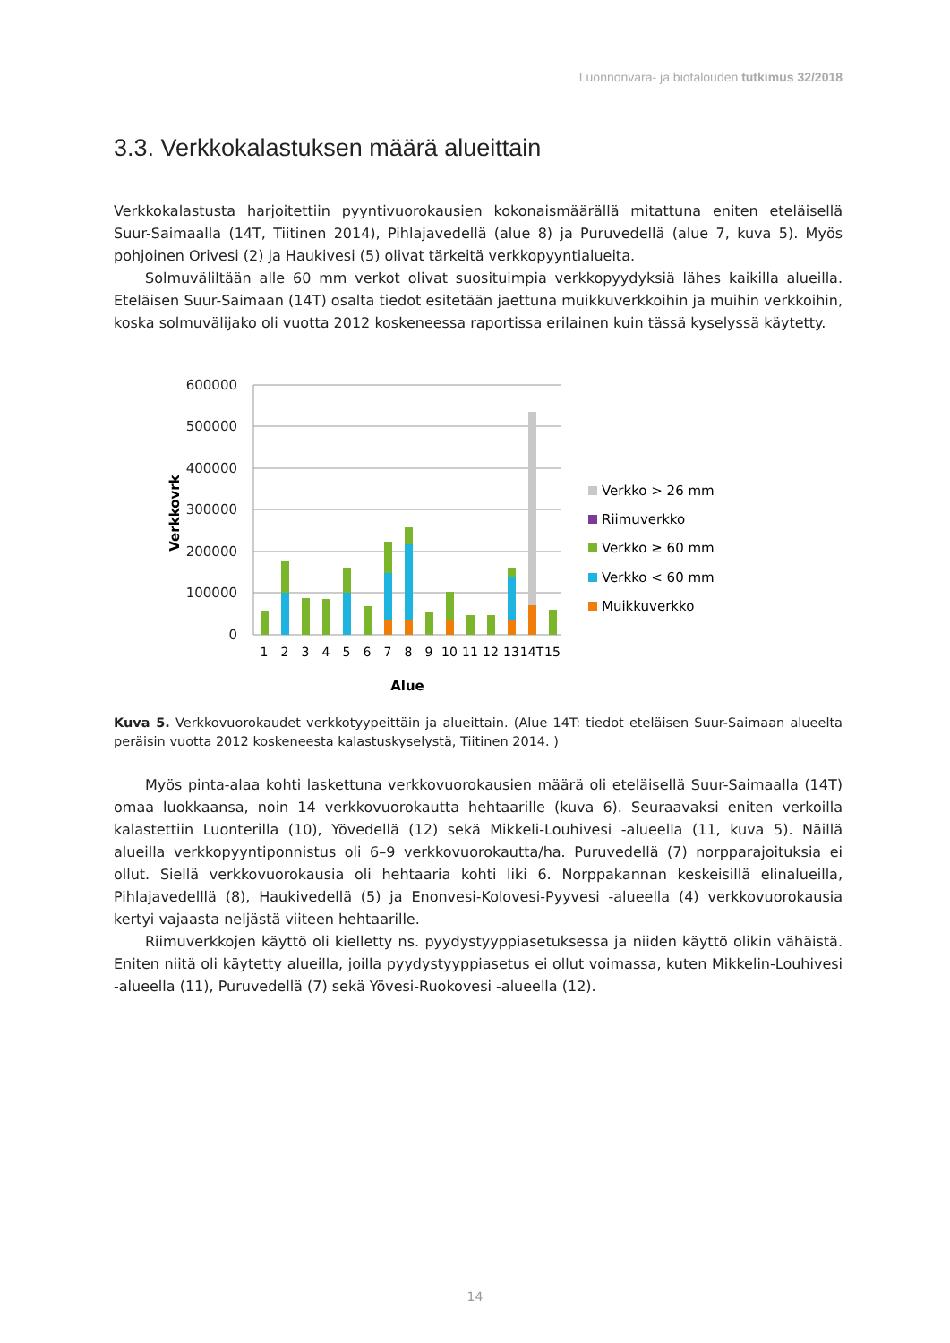Luonnonvara- ja biotalouden tutkimus 32/2018
3.3. Verkkokalastuksen määrä alueittain
Verkkokalastusta harjoitettiin pyyntivuorokausien kokonaismäärällä mitattuna eniten eteläisellä Suur-Saimaalla (14T, Tiitinen 2014), Pihlajavedellä (alue 8) ja Puruvedellä (alue 7, kuva 5). Myös pohjoinen Orivesi (2) ja Haukivesi (5) olivat tärkeitä verkkopyyntialueita.
Solmuväliltään alle 60 mm verkot olivat suosituimpia verkkopyydyksiä lähes kaikilla alueilla. Eteläisen Suur-Saimaan (14T) osalta tiedot esitetään jaettuna muikkuverkkoihin ja muihin verkkoihin, koska solmuvälijako oli vuotta 2012 koskeneessa raportissa erilainen kuin tässä kyselyssä käytetty.
600000
500000
400000
300000
200000
100000
0
Verkkovrk
1
2
3
4
5
6
7
8
9
10
11
12
13
14T
15
Alue
Verkko > 26 mm
Riimuverkko
Verkko ≥ 60 mm
Verkko < 60 mm
Muikkuverkko
Kuva 5. Verkkovuorokaudet verkkotyypeittäin ja alueittain. (Alue 14T: tiedot eteläisen Suur-Saimaan alueelta peräisin vuotta 2012 koskeneesta kalastuskyselystä, Tiitinen 2014. )
Myös pinta-alaa kohti laskettuna verkkovuorokausien määrä oli eteläisellä Suur-Saimaalla (14T) omaa luokkaansa, noin 14 verkkovuorokautta hehtaarille (kuva 6). Seuraavaksi eniten verkoilla kalastettiin Luonterilla (10), Yövedellä (12) sekä Mikkeli-Louhivesi -alueella (11, kuva 5). Näillä alueilla verkkopyyntiponnistus oli 6–9 verkkovuorokautta/ha. Puruvedellä (7) norpparajoituksia ei ollut. Siellä verkkovuorokausia oli hehtaaria kohti liki 6. Norppakannan keskeisillä elinalueilla, Pihlajavedelllä (8), Haukivedellä (5) ja Enonvesi-Kolovesi-Pyyvesi -alueella (4) verkkovuorokausia kertyi vajaasta neljästä viiteen hehtaarille.
Riimuverkkojen käyttö oli kielletty ns. pyydystyyppiasetuksessa ja niiden käyttö olikin vähäistä. Eniten niitä oli käytetty alueilla, joilla pyydystyyppiasetus ei ollut voimassa, kuten Mikkelin-Louhivesi -alueella (11), Puruvedellä (7) sekä Yövesi-Ruokovesi -alueella (12).
14